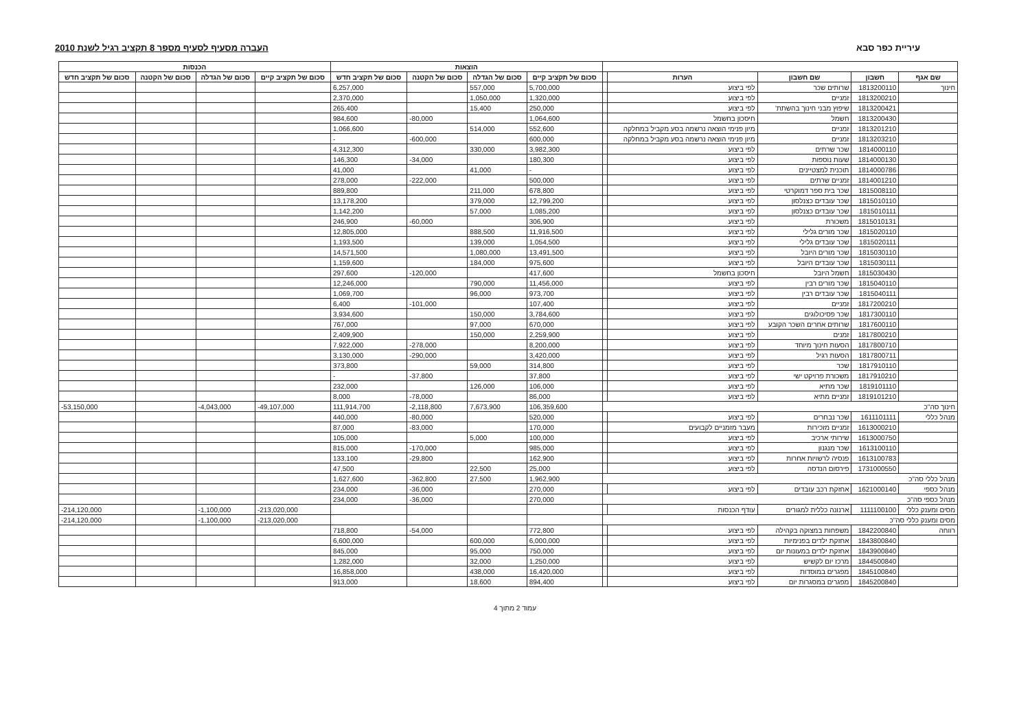עיריית כפר סבא העברה מסעיף לסעיף מספר 8 תקציב רגיל לשנת 2010
| | | | | | הוצאות | | | | הכנסות | | | |
| --- | --- | --- | --- | --- | --- | --- | --- | --- | --- | --- | --- | --- |
| שם אגף | חשבון | שם חשבון | הערות | | סכום של תקציב קיים | סכום של הגדלה | סכום של הקטנה | סכום של תקציב חדש | סכום של תקציב קיים | סכום של הגדלה | סכום של הקטנה | סכום של תקציב חדש |
| חינוך | 1813200110 | שרותים שכר | לפי ביצוע | | 5,700,000 | 557,000 | | 6,257,000 | | | | |
| | 1813200210 | זמניים | לפי ביצוע | | 1,320,000 | 1,050,000 | | 2,370,000 | | | | |
| | 1813200421 | שיפוץ מבני חינוך בהשתת' | לפי ביצוע | | 250,000 | 15,400 | | 265,400 | | | | |
| | 1813200430 | חשמל | חיסכון בחשמל | | 1,064,600 | | -80,000 | 984,600 | | | | |
| | 1813201210 | זמניים | מיון פנימי הוצאה נרשמה בסע מקביל במחלקה | | 552,600 | 514,000 | | 1,066,600 | | | | |
| | 1813203210 | זמניים | מיון פנימי הוצאה נרשמה בסע מקביל במחלקה | | 600,000 | | -600,000 | - | | | | |
| | 1814000110 | שכר שרתים | לפי ביצוע | | 3,982,300 | 330,000 | | 4,312,300 | | | | |
| | 1814000130 | שעות נוספות | לפי ביצוע | | 180,300 | | -34,000 | 146,300 | | | | |
| | 1814000786 | תוכנית למצטיינים | לפי ביצוע | | - | 41,000 | | 41,000 | | | | |
| | 1814001210 | זמניים שרתים | לפי ביצוע | | 500,000 | | -222,000 | 278,000 | | | | |
| | 1815008110 | שכר בית ספר דמוקרטי | לפי ביצוע | | 678,800 | 211,000 | | 889,800 | | | | |
| | 1815010110 | שכר עובדים כצנלסון | לפי ביצוע | | 12,799,200 | 379,000 | | 13,178,200 | | | | |
| | 1815010111 | שכר עובדים כצנלסון | לפי ביצוע | | 1,085,200 | 57,000 | | 1,142,200 | | | | |
| | 1815010131 | משכורת | לפי ביצוע | | 306,900 | | -60,000 | 246,900 | | | | |
| | 1815020110 | שכר מורים גלילי | לפי ביצוע | | 11,916,500 | 888,500 | | 12,805,000 | | | | |
| | 1815020111 | שכר עובדים גלילי | לפי ביצוע | | 1,054,500 | 139,000 | | 1,193,500 | | | | |
| | 1815030110 | שכר מורים היובל | לפי ביצוע | | 13,491,500 | 1,080,000 | | 14,571,500 | | | | |
| | 1815030111 | שכר עובדים היובל | לפי ביצוע | | 975,600 | 184,000 | | 1,159,600 | | | | |
| | 1815030430 | חשמל היובל | חיסכון בחשמל | | 417,600 | | -120,000 | 297,600 | | | | |
| | 1815040110 | שכר מורים רבין | לפי ביצוע | | 11,456,000 | 790,000 | | 12,246,000 | | | | |
| | 1815040111 | שכר עובדים רבין | לפי ביצוע | | 973,700 | 96,000 | | 1,069,700 | | | | |
| | 1817200210 | זמניים | לפי ביצוע | | 107,400 | | -101,000 | 6,400 | | | | |
| | 1817300110 | שכר פסיכולוגים | לפי ביצוע | | 3,784,600 | 150,000 | | 3,934,600 | | | | |
| | 1817600110 | שרותים אחרים השכר הקובע | לפי ביצוע | | 670,000 | 97,000 | | 767,000 | | | | |
| | 1817800210 | זמנים | לפי ביצוע | | 2,259,900 | 150,000 | | 2,409,900 | | | | |
| | 1817800710 | הסעות חינוך מיוחד | לפי ביצוע | | 8,200,000 | | -278,000 | 7,922,000 | | | | |
| | 1817800711 | הסעות רגיל | לפי ביצוע | | 3,420,000 | | -290,000 | 3,130,000 | | | | |
| | 1817910110 | שכר | לפי ביצוע | | 314,800 | 59,000 | | 373,800 | | | | |
| | 1817910210 | משכורת פרויקט ישי | לפי ביצוע | | 37,800 | | -37,800 | - | | | | |
| | 1819101110 | שכר מתיא | לפי ביצוע | | 106,000 | 126,000 | | 232,000 | | | | |
| | 1819101210 | זמניים מתיא | לפי ביצוע | | 86,000 | | -78,000 | 8,000 | | | | |
| חינוך סה"כ | | | | | 106,359,600 | 7,673,900 | -2,118,800 | 111,914,700 | -49,107,000 | -4,043,000 | | -53,150,000 |
| מנהל כללי | 1611101111 | שכר נבחרים | לפי ביצוע | | 520,000 | | -80,000 | 440,000 | | | | |
| | 1613000210 | זמניים מזכירות | מעבר מזמניים לקבועים | | 170,000 | | -83,000 | 87,000 | | | | |
| | 1613000750 | שירותי ארכיב | לפי ביצוע | | 100,000 | 5,000 | | 105,000 | | | | |
| | 1613100110 | שכר מנגנון | לפי ביצוע | | 985,000 | | -170,000 | 815,000 | | | | |
| | 1613100783 | פנסיה לרשויות אחרות | לפי ביצוע | | 162,900 | | -29,800 | 133,100 | | | | |
| | 1731000550 | פירסום הנדסה | לפי ביצוע | | 25,000 | 22,500 | | 47,500 | | | | |
| מנהל כללי סה"כ | | | | | 1,962,900 | 27,500 | -362,800 | 1,627,600 | | | | |
| מנהל כספי | 1621000140 | אחזקת רכב עובדים | לפי ביצוע | | 270,000 | | -36,000 | 234,000 | | | | |
| מנהל כספי סה"כ | | | | | 270,000 | | -36,000 | 234,000 | | | | |
| מסים ומענק כללי | 1111100100 | ארנונה כללית למגורים | עודף הכנסות | | | | | | -213,020,000 | -1,100,000 | | -214,120,000 |
| מסים ומענק כללי סה"כ | | | | | | | | | -213,020,000 | -1,100,000 | | -214,120,000 |
| רווחה | 1842200840 | משפחות במצוקה בקהילה | לפי ביצוע | | 772,800 | | -54,000 | 718,800 | | | | |
| | 1843800840 | אחזקת ילדים בפנימיות | לפי ביצוע | | 6,000,000 | 600,000 | | 6,600,000 | | | | |
| | 1843900840 | אחזקת ילדים במעונות יום | לפי ביצוע | | 750,000 | 95,000 | | 845,000 | | | | |
| | 1844500840 | מרכז יום לקשיש | לפי ביצוע | | 1,250,000 | 32,000 | | 1,282,000 | | | | |
| | 1845100840 | מפגרים במוסדות | לפי ביצוע | | 16,420,000 | 438,000 | | 16,858,000 | | | | |
| | 1845200840 | מפגרים במסגרות יום | לפי ביצוע | | 894,400 | 18,600 | | 913,000 | | | | |
עמוד 2 מתוך 4